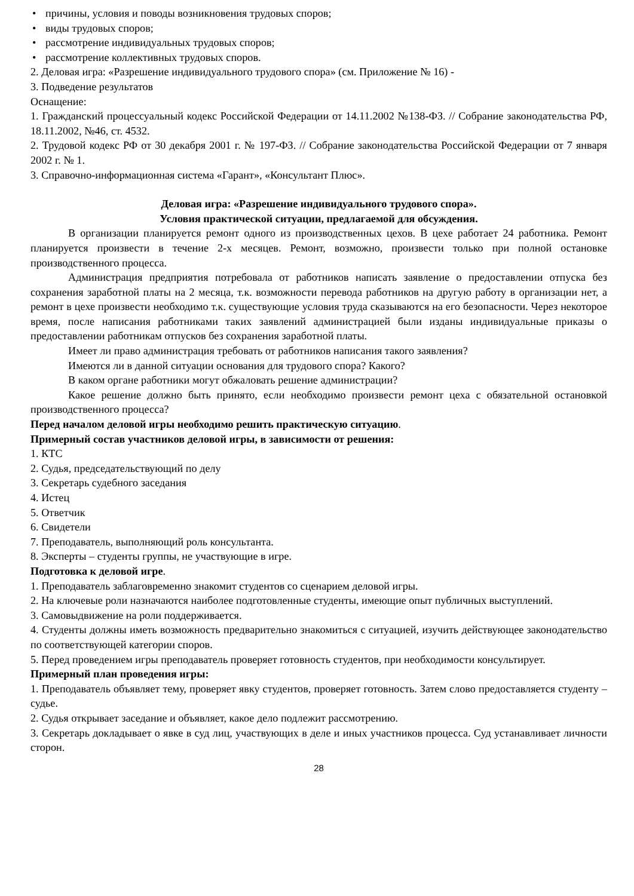• причины, условия и поводы возникновения трудовых споров;
• виды трудовых споров;
• рассмотрение индивидуальных трудовых споров;
• рассмотрение коллективных трудовых споров.
2. Деловая игра: «Разрешение индивидуального трудового спора» (см. Приложение № 16) -
3. Подведение результатов
Оснащение:
1. Гражданский процессуальный кодекс Российской Федерации от 14.11.2002 №138-ФЗ. // Собрание законодательства РФ, 18.11.2002, №46, ст. 4532.
2. Трудовой кодекс РФ от 30 декабря 2001 г. № 197-ФЗ. // Собрание законодательства Российской Федерации от 7 января 2002 г. № 1.
3. Справочно-информационная система «Гарант», «Консультант Плюс».
Деловая игра: «Разрешение индивидуального трудового спора».
Условия практической ситуации, предлагаемой для обсуждения.
В организации планируется ремонт одного из производственных цехов. В цехе работает 24 работника. Ремонт планируется произвести в течение 2-х месяцев. Ремонт, возможно, произвести только при полной остановке производственного процесса.
Администрация предприятия потребовала от работников написать заявление о предоставлении отпуска без сохранения заработной платы на 2 месяца, т.к. возможности перевода работников на другую работу в организации нет, а ремонт в цехе произвести необходимо т.к. существующие условия труда сказываются на его безопасности. Через некоторое время, после написания работниками таких заявлений администрацией были изданы индивидуальные приказы о предоставлении работникам отпусков без сохранения заработной платы.
Имеет ли право администрация требовать от работников написания такого заявления?
Имеются ли в данной ситуации основания для трудового спора? Какого?
В каком органе работники могут обжаловать решение администрации?
Какое решение должно быть принято, если необходимо произвести ремонт цеха с обязательной остановкой производственного процесса?
Перед началом деловой игры необходимо решить практическую ситуацию.
Примерный состав участников деловой игры, в зависимости от решения:
1. КТС
2. Судья, председательствующий по делу
3. Секретарь судебного заседания
4. Истец
5. Ответчик
6. Свидетели
7. Преподаватель, выполняющий роль консультанта.
8. Эксперты – студенты группы, не участвующие в игре.
Подготовка к деловой игре.
1. Преподаватель заблаговременно знакомит студентов со сценарием деловой игры.
2. На ключевые роли назначаются наиболее подготовленные студенты, имеющие опыт публичных выступлений.
3. Самовыдвижение на роли поддерживается.
4. Студенты должны иметь возможность предварительно знакомиться с ситуацией, изучить действующее законодательство по соответствующей категории споров.
5. Перед проведением игры преподаватель проверяет готовность студентов, при необходимости консультирует.
Примерный план проведения игры:
1. Преподаватель объявляет тему, проверяет явку студентов, проверяет готовность. Затем слово предоставляется студенту – судье.
2. Судья открывает заседание и объявляет, какое дело подлежит рассмотрению.
3. Секретарь докладывает о явке в суд лиц, участвующих в деле и иных участников процесса. Суд устанавливает личности сторон.
28